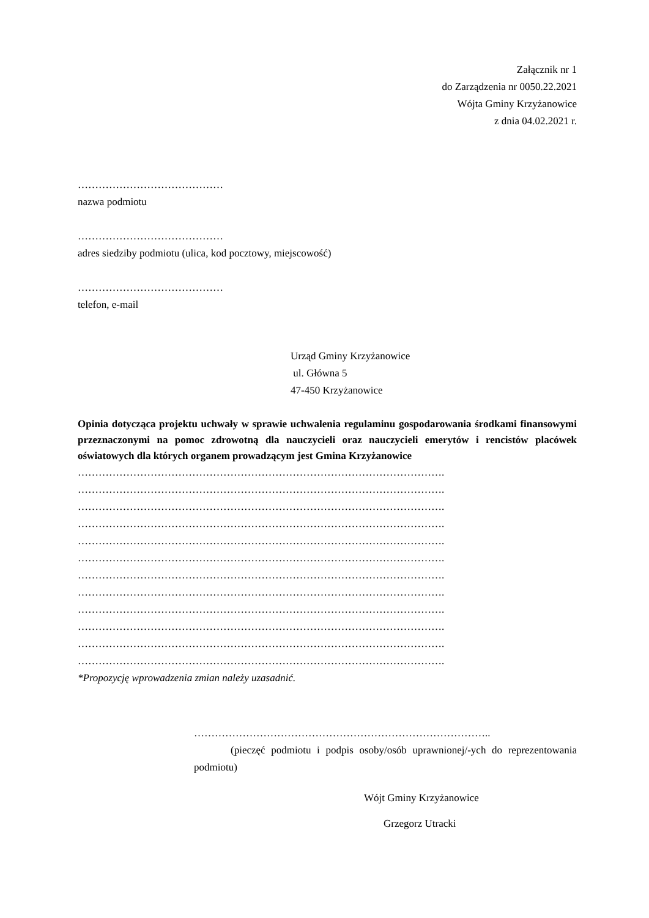Załącznik nr 1
do Zarządzenia nr 0050.22.2021
Wójta Gminy Krzyżanowice
z dnia 04.02.2021 r.
……………………………………
nazwa podmiotu
……………………………………
adres siedziby podmiotu (ulica, kod pocztowy, miejscowość)
……………………………………
telefon, e-mail
Urząd Gminy Krzyżanowice
ul. Główna 5
47-450 Krzyżanowice
Opinia dotycząca projektu uchwały w sprawie uchwalenia regulaminu gospodarowania środkami finansowymi przeznaczonymi na pomoc zdrowotną dla nauczycieli oraz nauczycieli emerytów i rencistów placówek oświatowych dla których organem prowadzącym jest Gmina Krzyżanowice
…………………………………………………………………………………………….
…………………………………………………………………………………………….
…………………………………………………………………………………………….
…………………………………………………………………………………………….
…………………………………………………………………………………………….
…………………………………………………………………………………………….
…………………………………………………………………………………………….
…………………………………………………………………………………………….
…………………………………………………………………………………………….
…………………………………………………………………………………………….
…………………………………………………………………………………………….
…………………………………………………………………………………………….
*Propozycję wprowadzenia zmian należy uzasadnić.
…………………………………………………………………………..
(pieczęć podmiotu i podpis osoby/osób uprawnionej/-ych do reprezentowania podmiotu)
Wójt Gminy Krzyżanowice
Grzegorz Utracki